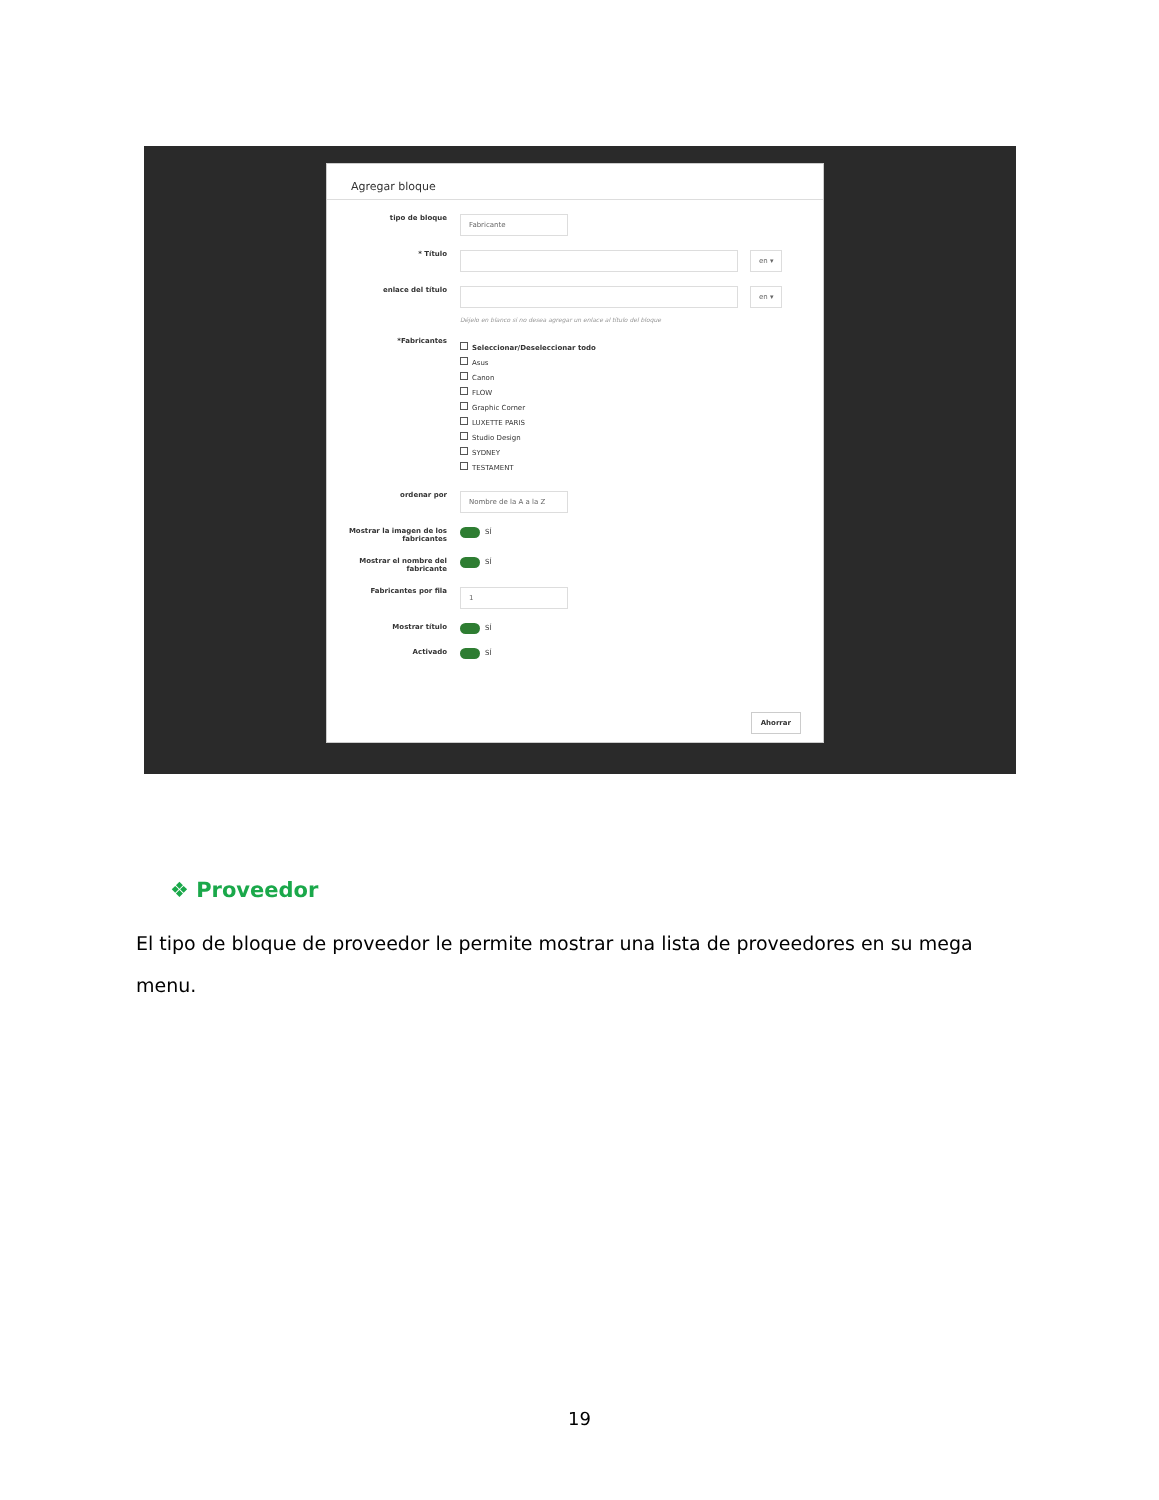Agregar bloque
tipo de bloque
Fabricante
* Título
en ▾
enlace del título
en ▾
Déjelo en blanco si no desea agregar un enlace al título del bloque
*Fabricantes
Seleccionar/Deseleccionar todo
Asus
Canon
FLOW
Graphic Corner
LUXETTE PARIS
Studio Design
SYDNEY
TESTAMENT
ordenar por
Nombre de la A a la Z
Mostrar la imagen de los fabricantes
SÍ
Mostrar el nombre del fabricante
SÍ
Fabricantes por fila
1
Mostrar título SÍ
Activado SÍ
Ahorrar
❖ Proveedor
El tipo de bloque de proveedor le permite mostrar una lista de proveedores en su mega menu.
19